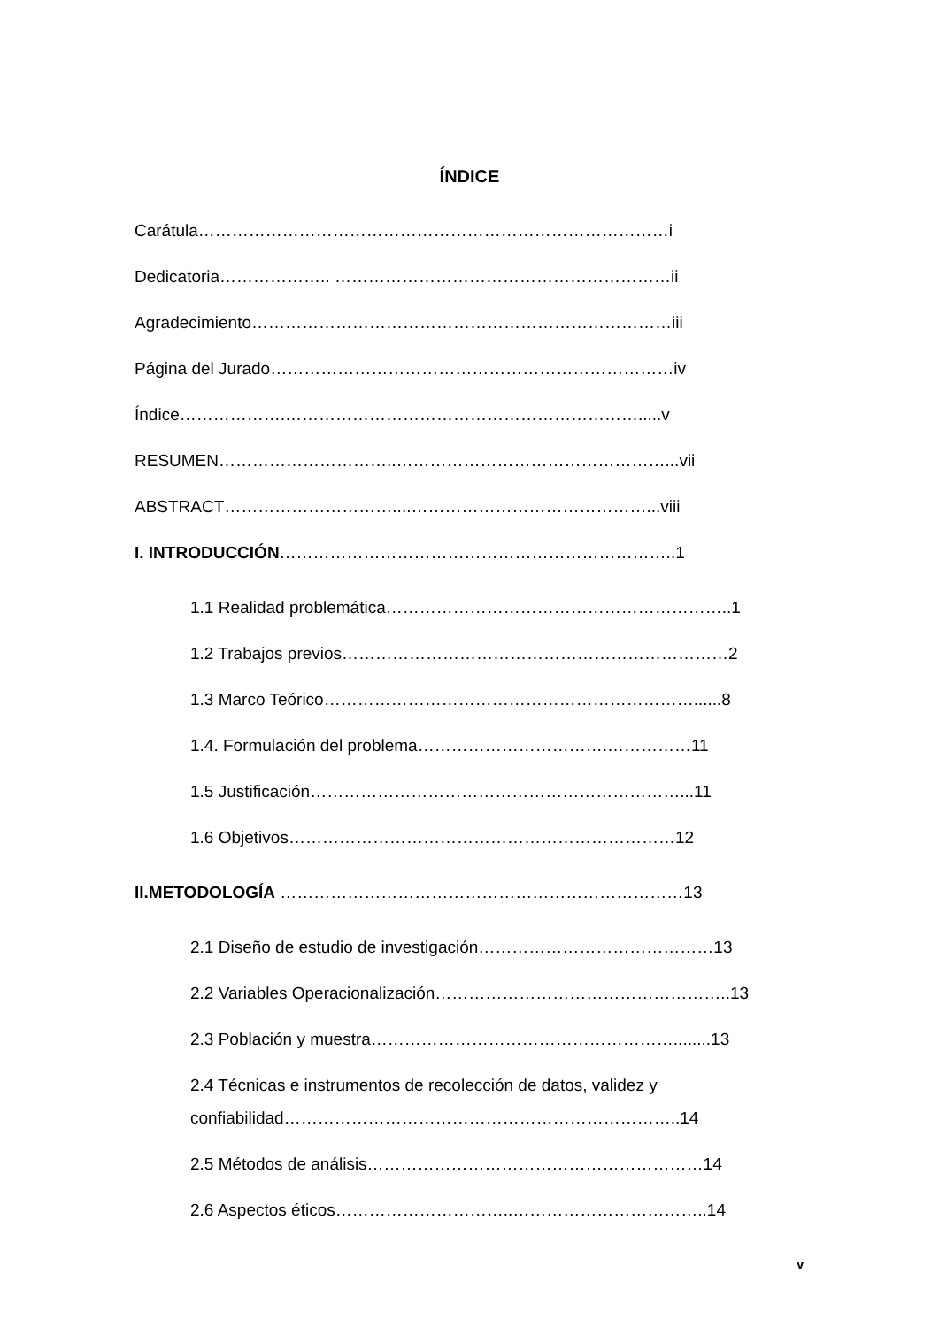ÍNDICE
Carátula…………………………………………………………………………i
Dedicatoria……………….. ……………………………………………………ii
Agradecimiento…………………………………………………………………iii
Página del Jurado………………………………………………………………iv
Índice……………….……………………………………………………….....v
RESUMEN…………………………..…………………………………………...vii
ABSTRACT…………………………....……………………………………...viii
I. INTRODUCCIÓN……………………………………………………………..1
1.1 Realidad problemática……………………………………………………..1
1.2 Trabajos previos……………………………………………………………2
1.3 Marco Teórico…………………………………………………………......8
1.4. Formulación del problema…………………………….……………11
1.5 Justificación…………………………………………………………...11
1.6 Objetivos……………………………………………………………12
II.METODOLOGÍA ………………………………………………………………13
2.1 Diseño de estudio de investigación……………………………………13
2.2 Variables Operacionalización……………………………………………..13
2.3 Población y muestra………………………………………………........13
2.4 Técnicas e instrumentos de recolección de datos, validez y
confiabilidad……………………………………………………………..14
2.5 Métodos de análisis……………………………………………………14
2.6 Aspectos éticos…………………………..……………………………..14
v